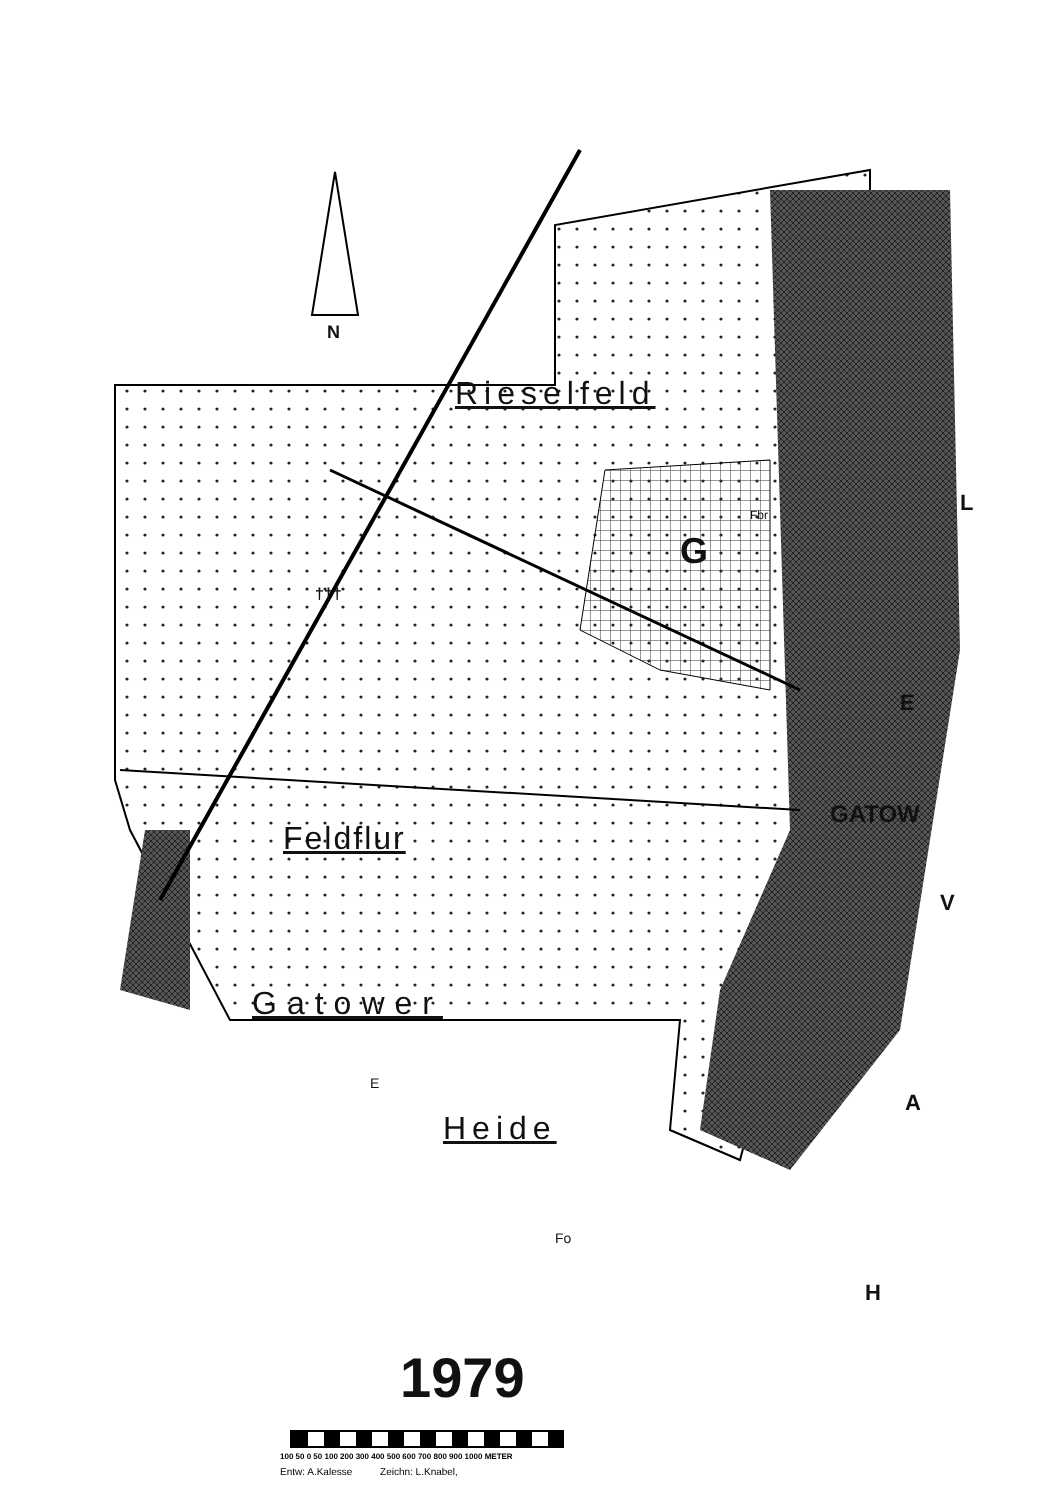N
Rieselfeld
G
Fbr
†††
Feldflur
GATOW
Gatower
E
Heide
Fo
L
E
V
A
H
1979
100 50 0 50 100 200 300 400 500 600 700 800 900 1000 METER
Entw: A.Kalesse Zeichn: L.Knabel,